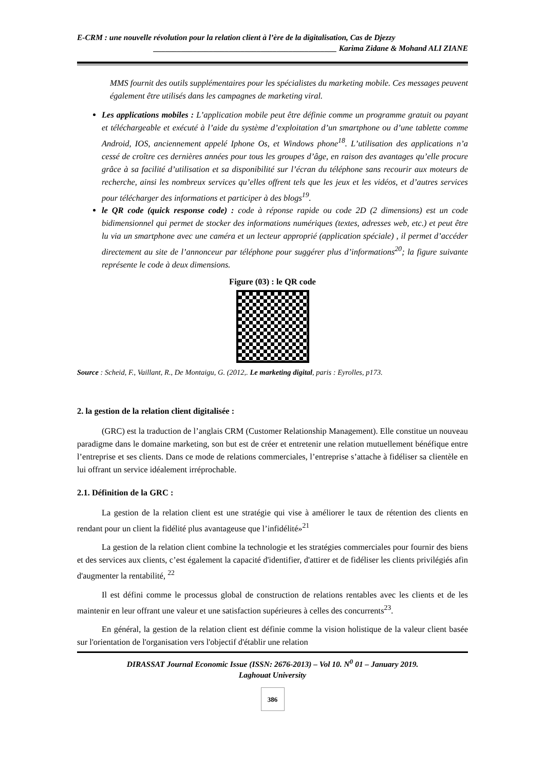E-CRM : une nouvelle révolution pour la relation client à l’ère de la digitalisation, Cas de Djezzy
______________________________________________ Karima Zidane & Mohand ALI ZIANE
MMS fournit des outils supplémentaires pour les spécialistes du marketing mobile. Ces messages peuvent également être utilisés dans les campagnes de marketing viral.
Les applications mobiles : L’application mobile peut être définie comme un programme gratuit ou payant et téléchargeable et exécuté à l’aide du système d’exploitation d’un smartphone ou d’une tablette comme Android, IOS, anciennement appelé Iphone Os, et Windows phone<sup>18</sup>. L’utilisation des applications n’a cessé de croître ces dernières années pour tous les groupes d’âge, en raison des avantages qu’elle procure grâce à sa facilité d’utilisation et sa disponibilité sur l’écran du téléphone sans recourir aux moteurs de recherche, ainsi les nombreux services qu’elles offrent tels que les jeux et les vidéos, et d’autres services pour télécharger des informations et participer à des blogs<sup>19</sup>.
le QR code (quick response code) : code à réponse rapide ou code 2D (2 dimensions) est un code bidimensionnel qui permet de stocker des informations numériques (textes, adresses web, etc.) et peut être lu via un smartphone avec une caméra et un lecteur approprié (application spéciale) , il permet d’accéder directement au site de l’annonceur par téléphone pour suggérer plus d’informations<sup>20</sup>; la figure suivante représente le code à deux dimensions.
Figure (03) : le QR code
Source : Scheid, F., Vaillant, R., De Montaigu, G. (2012,. Le marketing digital, paris : Eyrolles, p173.
2. la gestion de la relation client digitalisée :
(GRC) est la traduction de l’anglais CRM (Customer Relationship Management). Elle constitue un nouveau paradigme dans le domaine marketing, son but est de créer et entretenir une relation mutuellement bénéfique entre l’entreprise et ses clients. Dans ce mode de relations commerciales, l’entreprise s’attache à fidéliser sa clientèle en lui offrant un service idéalement irréprochable.
2.1. Définition de la GRC :
La gestion de la relation client est une stratégie qui vise à améliorer le taux de rétention des clients en rendant pour un client la fidélité plus avantageuse que l’infidélité»<sup>21</sup>
La gestion de la relation client combine la technologie et les stratégies commerciales pour fournir des biens et des services aux clients, c’est également la capacité d'identifier, d'attirer et de fidéliser les clients privilégiés afin d'augmenter la rentabilité, <sup>22</sup>
Il est défini comme le processus global de construction de relations rentables avec les clients et de les maintenir en leur offrant une valeur et une satisfaction supérieures à celles des concurrents<sup>23</sup>.
En général, la gestion de la relation client est définie comme la vision holistique de la valeur client basée sur l'orientation de l'organisation vers l'objectif d'établir une relation
DIRASSAT Journal Economic Issue (ISSN: 2676-2013) – Vol 10. N<sup>0</sup> 01 – January 2019.
Laghouat University
386